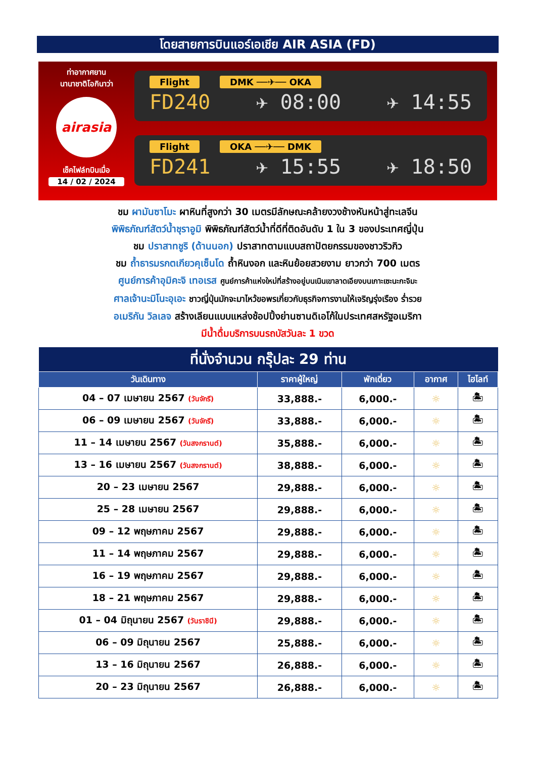โดยสายการบินแอร์เอเชีย AIR ASIA (FD)
ท่าอากาศยาน
นานาชาติโอกินาว่า
airasia
เช็คไฟล์ทบินเมื่อ
14 / 02 / 2024
Flight DMK ──✈── OKA
FD240 ✈ 08:00 ✈ 14:55
Flight OKA ──✈── DMK
FD241 ✈ 15:55 ✈ 18:50
ชม ผามันซาโมะ ผาหินที่สูงกว่า 30 เมตรมีลักษณะคล้ายงวงช้างหันหน้าสู่ทะเลจีน
พิพิธภัณฑ์สัตว์น้ำชุราอูมิ พิพิธภัณฑ์สัตว์น้ำที่ดีที่ติดอันดับ 1 ใน 3 ของประเทศญี่ปุ่น
ชม ปราสาทชูริ (ด้านนอก) ปราสาทตามแบบสถาปัตยกรรมของชาวริวกิว
ชม ถ้ำธารมรกตเกียวคุเซ็นโด ถ้ำหินงอก และหินย้อยสวยงาม ยาวกว่า 700 เมตร
ศูนย์การค้าอุมิคะจิ เทอเรส ศูนย์การค้าแห่งใหม่ที่สร้างอยู่บนเนินเขาลาดเอียงบนเกาะเซะนะกะจิมะ
ศาลเจ้านะมิโนะอุเอะ ชาวญี่ปุ่นมักจะมาไหว้ขอพรเกี่ยวกับธุรกิจการงานให้เจริญรุ่งเรือง ร่ำรวย
อเมริกัน วิลเลจ สร้างเลียนแบบแหล่งช้อปปิ้งย่านซานดิเอโก้ในประเทศสหรัฐอเมริกา
มีน้ำดื่มบริการบนรถบัสวันละ 1 ขวด
| ที่นั่งจำนวน กรุ๊ปละ 29 ท่าน | | | | |
| --- | --- | --- | --- | --- |
| วันเดินทาง | ราคาผู้ใหญ่ | พักเดี่ยว | อากาศ | ไฮไลท์ |
| 04 – 07 เมษายน 2567 (วันจักรี) | 33,888.- | 6,000.- | ☼ | 🏝 |
| 06 – 09 เมษายน 2567 (วันจักรี) | 33,888.- | 6,000.- | ☼ | 🏝 |
| 11 – 14 เมษายน 2567 (วันสงกรานต์) | 35,888.- | 6,000.- | ☼ | 🏝 |
| 13 – 16 เมษายน 2567 (วันสงกรานต์) | 38,888.- | 6,000.- | ☼ | 🏝 |
| 20 – 23 เมษายน 2567 | 29,888.- | 6,000.- | ☼ | 🏝 |
| 25 – 28 เมษายน 2567 | 29,888.- | 6,000.- | ☼ | 🏝 |
| 09 – 12 พฤษภาคม 2567 | 29,888.- | 6,000.- | ☼ | 🏝 |
| 11 – 14 พฤษภาคม 2567 | 29,888.- | 6,000.- | ☼ | 🏝 |
| 16 – 19 พฤษภาคม 2567 | 29,888.- | 6,000.- | ☼ | 🏝 |
| 18 – 21 พฤษภาคม 2567 | 29,888.- | 6,000.- | ☼ | 🏝 |
| 01 – 04 มิถุนายน 2567 (วันราชินี) | 29,888.- | 6,000.- | ☼ | 🏝 |
| 06 – 09 มิถุนายน 2567 | 25,888.- | 6,000.- | ☼ | 🏝 |
| 13 – 16 มิถุนายน 2567 | 26,888.- | 6,000.- | ☼ | 🏝 |
| 20 – 23 มิถุนายน 2567 | 26,888.- | 6,000.- | ☼ | 🏝 |